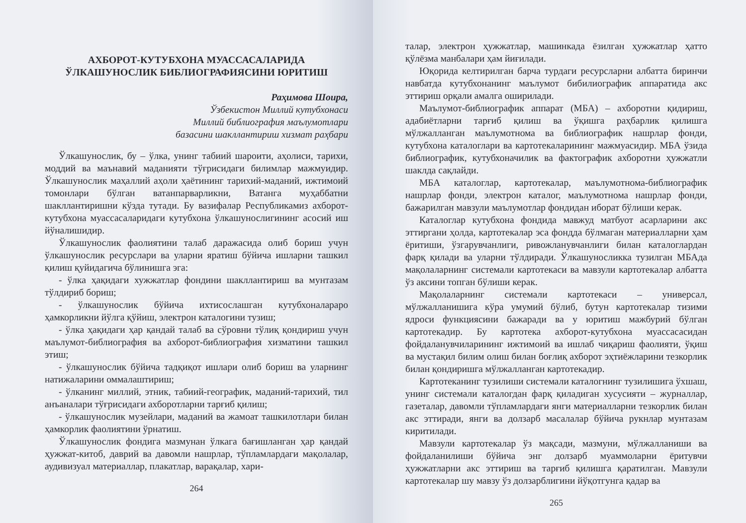АХБОРОТ-КУТУБХОНА МУАССАСАЛАРИДА ЎЛКАШУНОСЛИК БИБЛИОГРАФИЯСИНИ ЮРИТИШ
Раҳимова Шоира,
Ўзбекистон Миллий кутубхонаси
Миллий библиография маълумотлари
базасини шакллантириш хизмат раҳбари
Ўлкашунослик, бу – ўлка, унинг табиий шароити, аҳолиси, тарихи, моддий ва маънавий маданияти тўғрисидаги билимлар мажмуидир. Ўлкашунослик маҳаллий аҳоли ҳаётининг тарихий-маданий, ижтимоий томонлари бўлган ватанпарварликни, Ватанга муҳаббатни шакллантиришни кўзда тутади. Бу вазифалар Республикамиз ахборот-кутубхона муассасаларидаги кутубхона ўлкашунослигининг асосий иш йўналишидир.
Ўлкашунослик фаолиятини талаб даражасида олиб бориш учун ўлкашунослик ресурслари ва уларни яратиш бўйича ишларни ташкил қилиш қуйидагича бўлинишга эга:
- ўлка ҳақидаги хужжатлар фондини шакллантириш ва мунтазам тўлдириб бориш;
- ўлкашунослик бўйича ихтисослашган кутубхоналараро ҳамкорликни йўлга қўйиш, электрон каталогини тузиш;
- ўлка ҳақидаги ҳар қандай талаб ва сўровни тўлиқ қондириш учун маълумот-библиография ва ахборот-библиография хизматини ташкил этиш;
- ўлкашунослик бўйича тадқиқот ишлари олиб бориш ва уларнинг натижаларини оммалаштириш;
- ўлканинг миллий, этник, табиий-географик, маданий-тарихий, тил анъаналари тўғрисидаги ахборотларни тарғиб қилиш;
- ўлкашунослик музейлари, маданий ва жамоат ташкилотлари билан ҳамкорлик фаолиятини ўрнатиш.
Ўлкашунослик фондига мазмунан ўлкага бағишланган ҳар қандай ҳужжат-китоб, даврий ва давомли нашрлар, тўпламлардаги мақолалар, аудивизуал материаллар, плакатлар, варақалар, хари-
264
талар, электрон ҳужжатлар, машинкада ёзилган ҳужжатлар ҳатто қўлёзма манбалари ҳам йиғилади.
Юқорида келтирилган барча турдаги ресурсларни албатта биринчи навбатда кутубхонанинг маълумот бибилиографик аппаратида акс эттириш орқали амалга оширилади.
Маълумот-библиографик аппарат (МБА) – ахборотни қидириш, адабиётларни тарғиб қилиш ва ўқишга раҳбарлик қилишга мўлжалланган маълумотнома ва библиографик нашрлар фонди, кутубхона каталоглари ва картотекаларининг мажмуасидир. МБА ўзида библиографик, кутубхоначилик ва фактографик ахборотни ҳужжатли шаклда сақлайди.
МБА каталоглар, картотекалар, маълумотнома-библиографик нашрлар фонди, электрон каталог, маълумотнома нашрлар фонди, бажарилган мавзули маълумотлар фондидан иборат бўлиши керак.
Каталоглар кутубхона фондида мавжуд матбуот асарларини акс эттиргани ҳолда, картотекалар эса фондда бўлмаган материалларни ҳам ёритиши, ўзгарувчанлиги, ривожланувчанлиги билан каталоглардан фарқ қилади ва уларни тўлдиради. Ўлкашуносликка тузилган МБАда мақолаларнинг системали картотекаси ва мавзули картотекалар албатта ўз аксини топган бўлиши керак.
Мақолаларнинг системали картотекаси – универсал, мўлжалланишига кўра умумий бўлиб, бутун картотекалар тизими ядроси функциясини бажаради ва у юритиш мажбурий бўлган картотекадир. Бу картотека ахборот-кутубхона муассасасидан фойдаланувчиларининг ижтимоий ва ишлаб чиқариш фаолияти, ўқиш ва мустақил билим олиш билан боғлиқ ахборот эҳтиёжларини тезкорлик билан қондиришга мўлжалланган картотекадир.
Картотеканинг тузилиши системали каталогнинг тузилишига ўхшаш, унинг системали каталогдан фарқ қиладиган хусусияти – журналлар, газеталар, давомли тўпламлардаги янги материалларни тезкорлик билан акс эттиради, янги ва долзарб масалалар бўйича рукнлар мунтазам киритилади.
Мавзули картотекалар ўз мақсади, мазмуни, мўлжалланиши ва фойдаланилиши бўйича энг долзарб муаммоларни ёритувчи ҳужжатларни акс эттириш ва тарғиб қилишга қаратилган. Мавзули картотекалар шу мавзу ўз долзарблигини йўқотгунга қадар ва
265